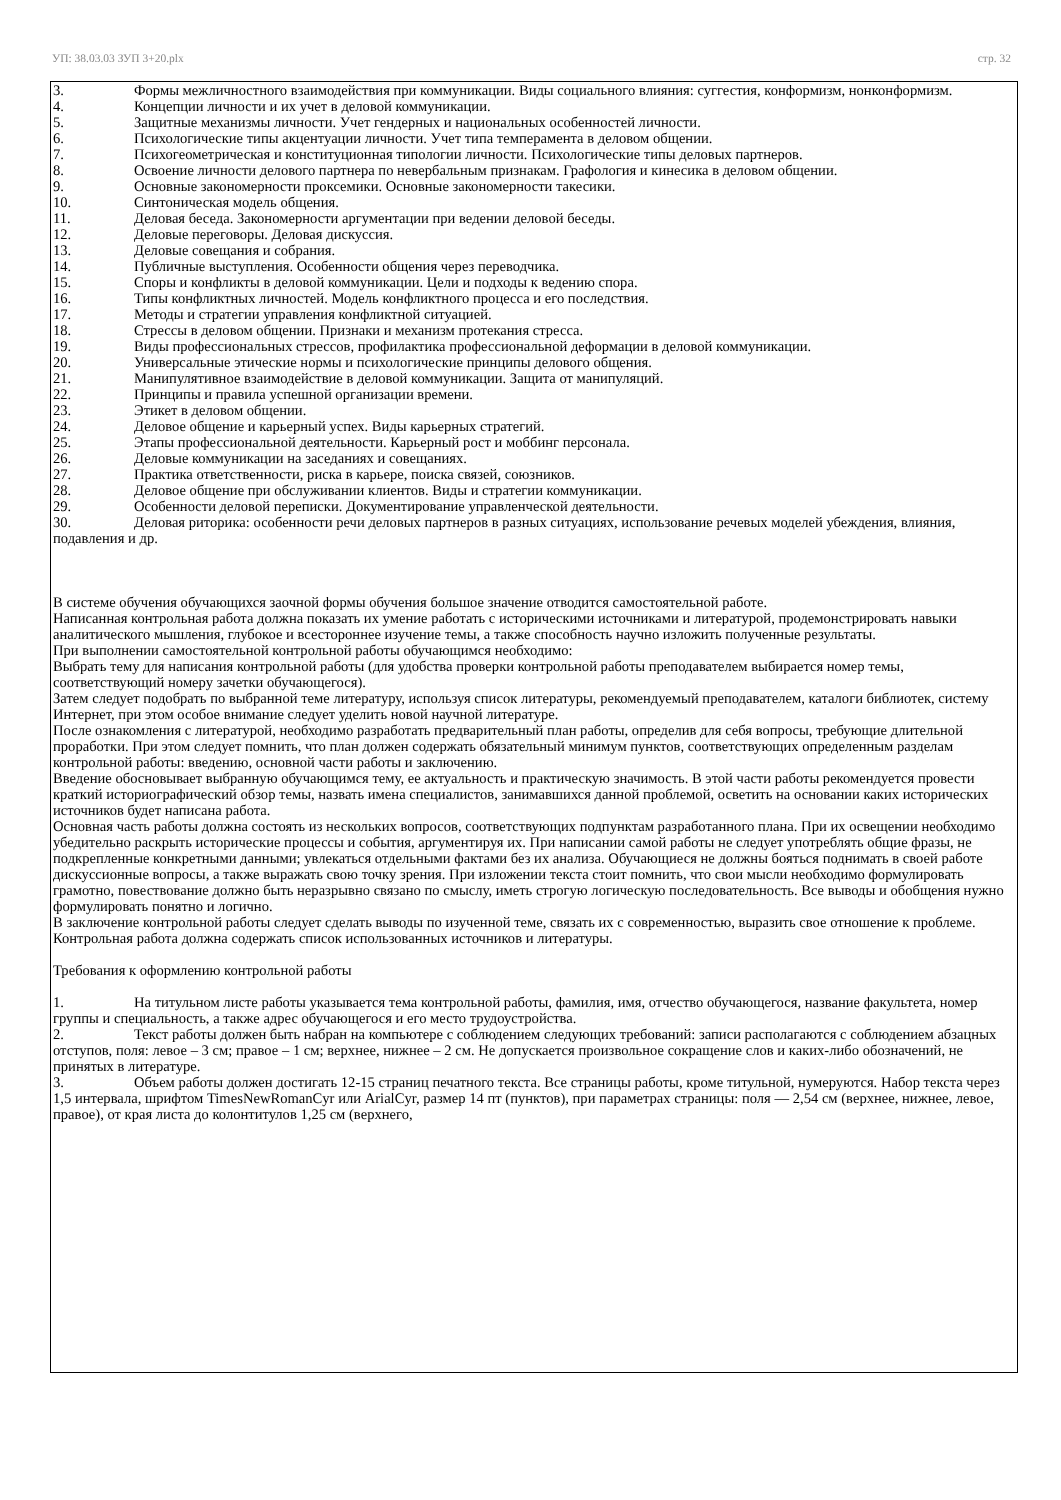УП: 38.03.03 ЗУП 3+20.plx стр. 32
3. Формы межличностного взаимодействия при коммуникации. Виды социального влияния: суггестия, конформизм, нонконформизм.
4. Концепции личности и их учет в деловой коммуникации.
5. Защитные механизмы личности. Учет гендерных и национальных особенностей личности.
6. Психологические типы акцентуации личности. Учет типа темперамента в деловом общении.
7. Психогеометрическая и конституционная типологии личности. Психологические типы деловых партнеров.
8. Освоение личности делового партнера по невербальным признакам. Графология и кинесика в деловом общении.
9. Основные закономерности проксемики. Основные закономерности такесики.
10. Синтоническая модель общения.
11. Деловая беседа. Закономерности аргументации при ведении деловой беседы.
12. Деловые переговоры. Деловая дискуссия.
13. Деловые совещания и собрания.
14. Публичные выступления. Особенности общения через переводчика.
15. Споры и конфликты в деловой коммуникации. Цели и подходы к ведению спора.
16. Типы конфликтных личностей. Модель конфликтного процесса и его последствия.
17. Методы и стратегии управления конфликтной ситуацией.
18. Стрессы в деловом общении. Признаки и механизм протекания стресса.
19. Виды профессиональных стрессов, профилактика профессиональной деформации в деловой коммуникации.
20. Универсальные этические нормы и психологические принципы делового общения.
21. Манипулятивное взаимодействие в деловой коммуникации. Защита от манипуляций.
22. Принципы и правила успешной организации времени.
23. Этикет в деловом общении.
24. Деловое общение и карьерный успех. Виды карьерных стратегий.
25. Этапы профессиональной деятельности. Карьерный рост и моббинг персонала.
26. Деловые коммуникации на заседаниях и совещаниях.
27. Практика ответственности, риска в карьере, поиска связей, союзников.
28. Деловое общение при обслуживании клиентов. Виды и стратегии коммуникации.
29. Особенности деловой переписки. Документирование управленческой деятельности.
30. Деловая риторика: особенности речи деловых партнеров в разных ситуациях, использование речевых моделей убеждения, влияния, подавления и др.
В системе обучения обучающихся заочной формы обучения большое значение отводится самостоятельной работе.
Написанная контрольная работа должна показать их умение работать с историческими источниками и литературой, продемонстрировать навыки аналитического мышления, глубокое и всестороннее изучение темы, а также способность научно изложить полученные результаты.
При выполнении самостоятельной контрольной работы обучающимся необходимо:
Выбрать тему для написания контрольной работы (для удобства проверки контрольной работы преподавателем выбирается номер темы, соответствующий номеру зачетки обучающегося).
Затем следует подобрать по выбранной теме литературу, используя список литературы, рекомендуемый преподавателем, каталоги библиотек, систему Интернет, при этом особое внимание следует уделить новой научной литературе.
После ознакомления с литературой, необходимо разработать предварительный план работы, определив для себя вопросы, требующие длительной проработки. При этом следует помнить, что план должен содержать обязательный минимум пунктов, соответствующих определенным разделам контрольной работы: введению, основной части работы и заключению.
Введение обосновывает выбранную обучающимся тему, ее актуальность и практическую значимость. В этой части работы рекомендуется провести краткий историографический обзор темы, назвать имена специалистов, занимавшихся данной проблемой, осветить на основании каких исторических источников будет написана работа.
Основная часть работы должна состоять из нескольких вопросов, соответствующих подпунктам разработанного плана. При их освещении необходимо убедительно раскрыть исторические процессы и события, аргументируя их. При написании самой работы не следует употреблять общие фразы, не подкрепленные конкретными данными; увлекаться отдельными фактами без их анализа. Обучающиеся не должны бояться поднимать в своей работе дискуссионные вопросы, а также выражать свою точку зрения. При изложении текста стоит помнить, что свои мысли необходимо формулировать грамотно, повествование должно быть неразрывно связано по смыслу, иметь строгую логическую последовательность. Все выводы и обобщения нужно формулировать понятно и логично.
В заключение контрольной работы следует сделать выводы по изученной теме, связать их с современностью, выразить свое отношение к проблеме.
Контрольная работа должна содержать список использованных источников и литературы.
Требования к оформлению контрольной работы
1. На титульном листе работы указывается тема контрольной работы, фамилия, имя, отчество обучающегося, название факультета, номер группы и специальность, а также адрес обучающегося и его место трудоустройства.
2. Текст работы должен быть набран на компьютере с соблюдением следующих требований: записи располагаются с соблюдением абзацных отступов, поля: левое – 3 см; правое – 1 см; верхнее, нижнее – 2 см. Не допускается произвольное сокращение слов и каких-либо обозначений, не принятых в литературе.
3. Объем работы должен достигать 12-15 страниц печатного текста. Все страницы работы, кроме титульной, нумеруются. Набор текста через 1,5 интервала, шрифтом TimesNewRomanCyr или ArialCyr, размер 14 пт (пунктов), при параметрах страницы: поля — 2,54 см (верхнее, нижнее, левое, правое), от края листа до колонтитулов 1,25 см (верхнего,